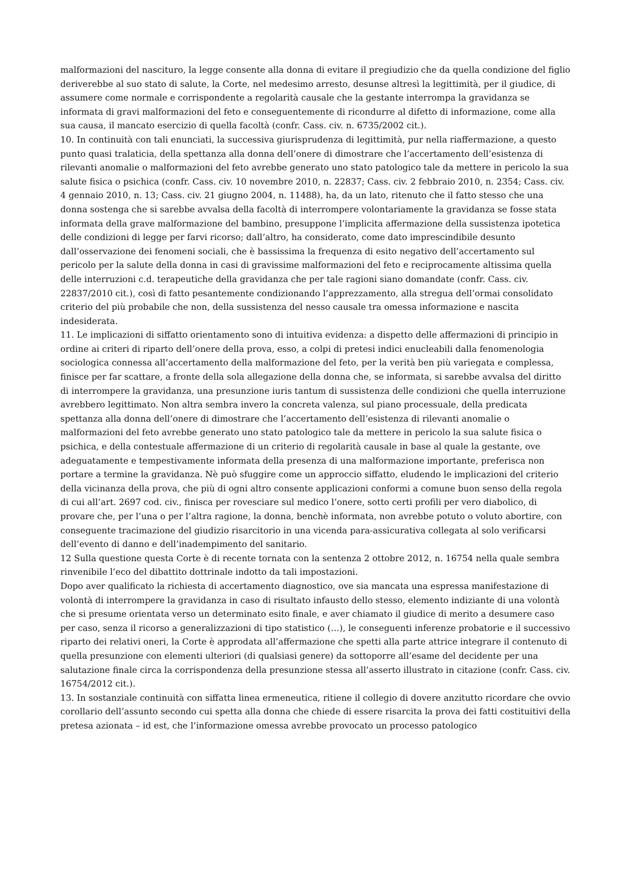malformazioni del nascituro, la legge consente alla donna di evitare il pregiudizio che da quella condizione del figlio deriverebbe al suo stato di salute, la Corte, nel medesimo arresto, desunse altresì la legittimità, per il giudice, di assumere come normale e corrispondente a regolarità causale che la gestante interrompa la gravidanza se informata di gravi malformazioni del feto e conseguentemente di ricondurre al difetto di informazione, come alla sua causa, il mancato esercizio di quella facoltà (confr. Cass. civ. n. 6735/2002 cit.).
10. In continuità con tali enunciati, la successiva giurisprudenza di legittimità, pur nella riaffermazione, a questo punto quasi tralaticia, della spettanza alla donna dell’onere di dimostrare che l’accertamento dell’esistenza di rilevanti anomalie o malformazioni del feto avrebbe generato uno stato patologico tale da mettere in pericolo la sua salute fisica o psichica (confr. Cass. civ. 10 novembre 2010, n. 22837; Cass. civ. 2 febbraio 2010, n. 2354; Cass. civ. 4 gennaio 2010, n. 13; Cass. civ. 21 giugno 2004, n. 11488), ha, da un lato, ritenuto che il fatto stesso che una donna sostenga che si sarebbe avvalsa della facoltà di interrompere volontariamente la gravidanza se fosse stata informata della grave malformazione del bambino, presuppone l’implicita affermazione della sussistenza ipotetica delle condizioni di legge per farvi ricorso; dall’altro, ha considerato, come dato imprescindibile desunto dall’osservazione dei fenomeni sociali, che è bassissima la frequenza di esito negativo dell’accertamento sul pericolo per la salute della donna in casi di gravissime malformazioni del feto e reciprocamente altissima quella delle interruzioni c.d. terapeutiche della gravidanza che per tale ragioni siano domandate (confr. Cass. civ. 22837/2010 cit.), così di fatto pesantemente condizionando l’apprezzamento, alla stregua dell’ormai consolidato criterio del più probabile che non, della sussistenza del nesso causale tra omessa informazione e nascita indesiderata.
11. Le implicazioni di siffatto orientamento sono di intuitiva evidenza: a dispetto delle affermazioni di principio in ordine ai criteri di riparto dell’onere della prova, esso, a colpi di pretesi indici enucleabili dalla fenomenologia sociologica connessa all’accertamento della malformazione del feto, per la verità ben più variegata e complessa, finisce per far scattare, a fronte della sola allegazione della donna che, se informata, si sarebbe avvalsa del diritto di interrompere la gravidanza, una presunzione iuris tantum di sussistenza delle condizioni che quella interruzione avrebbero legittimato. Non altra sembra invero la concreta valenza, sul piano processuale, della predicata spettanza alla donna dell’onere di dimostrare che l’accertamento dell’esistenza di rilevanti anomalie o malformazioni del feto avrebbe generato uno stato patologico tale da mettere in pericolo la sua salute fisica o psichica, e della contestuale affermazione di un criterio di regolarità causale in base al quale la gestante, ove adeguatamente e tempestivamente informata della presenza di una malformazione importante, preferisca non portare a termine la gravidanza. Nè può sfuggire come un approccio siffatto, eludendo le implicazioni del criterio della vicinanza della prova, che più di ogni altro consente applicazioni conformi a comune buon senso della regola di cui all’art. 2697 cod. civ., finisca per rovesciare sul medico l’onere, sotto certi profili per vero diabolico, di provare che, per l’una o per l’altra ragione, la donna, benchè informata, non avrebbe potuto o voluto abortire, con conseguente tracimazione del giudizio risarcitorio in una vicenda para-assicurativa collegata al solo verificarsi dell’evento di danno e dell’inadempimento del sanitario.
12 Sulla questione questa Corte è di recente tornata con la sentenza 2 ottobre 2012, n. 16754 nella quale sembra rinvenibile l’eco del dibattito dottrinale indotto da tali impostazioni.
Dopo aver qualificato la richiesta di accertamento diagnostico, ove sia mancata una espressa manifestazione di volontà di interrompere la gravidanza in caso di risultato infausto dello stesso, elemento indiziante di una volontà che si presume orientata verso un determinato esito finale, e aver chiamato il giudice di merito a desumere caso per caso, senza il ricorso a generalizzazioni di tipo statistico (…), le conseguenti inferenze probatorie e il successivo riparto dei relativi oneri, la Corte è approdata all’affermazione che spetti alla parte attrice integrare il contenuto di quella presunzione con elementi ulteriori (di qualsiasi genere) da sottoporre all’esame del decidente per una salutazione finale circa la corrispondenza della presunzione stessa all’asserto illustrato in citazione (confr. Cass. civ. 16754/2012 cit.).
13. In sostanziale continuità con siffatta linea ermeneutica, ritiene il collegio di dovere anzitutto ricordare che ovvio corollario dell’assunto secondo cui spetta alla donna che chiede di essere risarcita la prova dei fatti costituitivi della pretesa azionata – id est, che l’informazione omessa avrebbe provocato un processo patologico